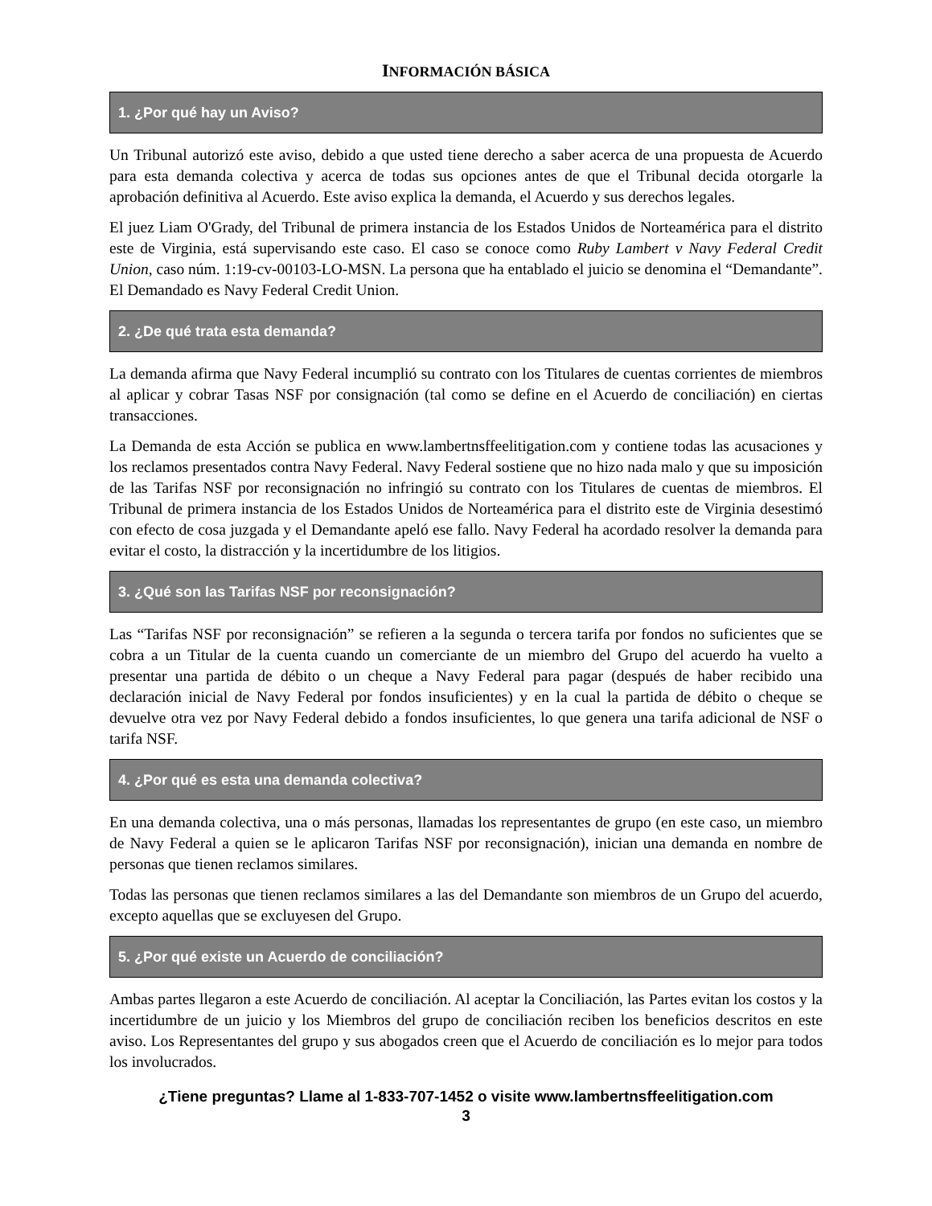INFORMACIÓN BÁSICA
1. ¿Por qué hay un Aviso?
Un Tribunal autorizó este aviso, debido a que usted tiene derecho a saber acerca de una propuesta de Acuerdo para esta demanda colectiva y acerca de todas sus opciones antes de que el Tribunal decida otorgarle la aprobación definitiva al Acuerdo. Este aviso explica la demanda, el Acuerdo y sus derechos legales.
El juez Liam O'Grady, del Tribunal de primera instancia de los Estados Unidos de Norteamérica para el distrito este de Virginia, está supervisando este caso. El caso se conoce como Ruby Lambert v Navy Federal Credit Union, caso núm. 1:19-cv-00103-LO-MSN. La persona que ha entablado el juicio se denomina el “Demandante”. El Demandado es Navy Federal Credit Union.
2. ¿De qué trata esta demanda?
La demanda afirma que Navy Federal incumplió su contrato con los Titulares de cuentas corrientes de miembros al aplicar y cobrar Tasas NSF por consignación (tal como se define en el Acuerdo de conciliación) en ciertas transacciones.
La Demanda de esta Acción se publica en www.lambertnsffeelitigation.com y contiene todas las acusaciones y los reclamos presentados contra Navy Federal. Navy Federal sostiene que no hizo nada malo y que su imposición de las Tarifas NSF por reconsignación no infringió su contrato con los Titulares de cuentas de miembros. El Tribunal de primera instancia de los Estados Unidos de Norteamérica para el distrito este de Virginia desestimó con efecto de cosa juzgada y el Demandante apeló ese fallo. Navy Federal ha acordado resolver la demanda para evitar el costo, la distracción y la incertidumbre de los litigios.
3. ¿Qué son las Tarifas NSF por reconsignación?
Las “Tarifas NSF por reconsignación” se refieren a la segunda o tercera tarifa por fondos no suficientes que se cobra a un Titular de la cuenta cuando un comerciante de un miembro del Grupo del acuerdo ha vuelto a presentar una partida de débito o un cheque a Navy Federal para pagar (después de haber recibido una declaración inicial de Navy Federal por fondos insuficientes) y en la cual la partida de débito o cheque se devuelve otra vez por Navy Federal debido a fondos insuficientes, lo que genera una tarifa adicional de NSF o tarifa NSF.
4. ¿Por qué es esta una demanda colectiva?
En una demanda colectiva, una o más personas, llamadas los representantes de grupo (en este caso, un miembro de Navy Federal a quien se le aplicaron Tarifas NSF por reconsignación), inician una demanda en nombre de personas que tienen reclamos similares.
Todas las personas que tienen reclamos similares a las del Demandante son miembros de un Grupo del acuerdo, excepto aquellas que se excluyesen del Grupo.
5. ¿Por qué existe un Acuerdo de conciliación?
Ambas partes llegaron a este Acuerdo de conciliación. Al aceptar la Conciliación, las Partes evitan los costos y la incertidumbre de un juicio y los Miembros del grupo de conciliación reciben los beneficios descritos en este aviso. Los Representantes del grupo y sus abogados creen que el Acuerdo de conciliación es lo mejor para todos los involucrados.
¿Tiene preguntas? Llame al 1-833-707-1452 o visite www.lambertnsffeelitigation.com
3